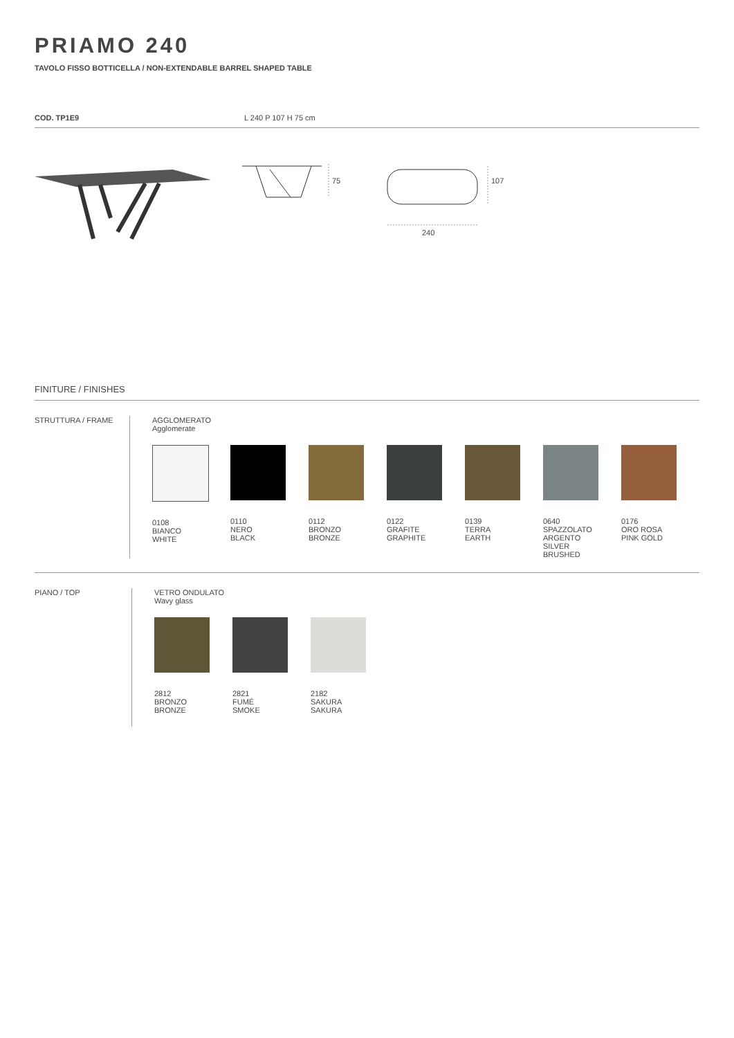PRIAMO 240
TAVOLO FISSO BOTTICELLA / NON-EXTENDABLE BARREL SHAPED TABLE
COD. TP1E9 L 240 P 107 H 75 cm
75
240
107
FINITURE / FINISHES
STRUTTURA / FRAME AGGLOMERATO
Agglomerate
0108
BIANCO
WHITE
0110
NERO
BLACK
0112
BRONZO
BRONZE
0122
GRAFITE
GRAPHITE
0139
TERRA
EARTH
0640
SPAZZOLATO
ARGENTO
SILVER
BRUSHED
0176
ORO ROSA
PINK GOLD
PIANO / TOP VETRO ONDULATO
Wavy glass
2812
BRONZO
BRONZE
2821
FUMÉ
SMOKE
2182
SAKURA
SAKURA